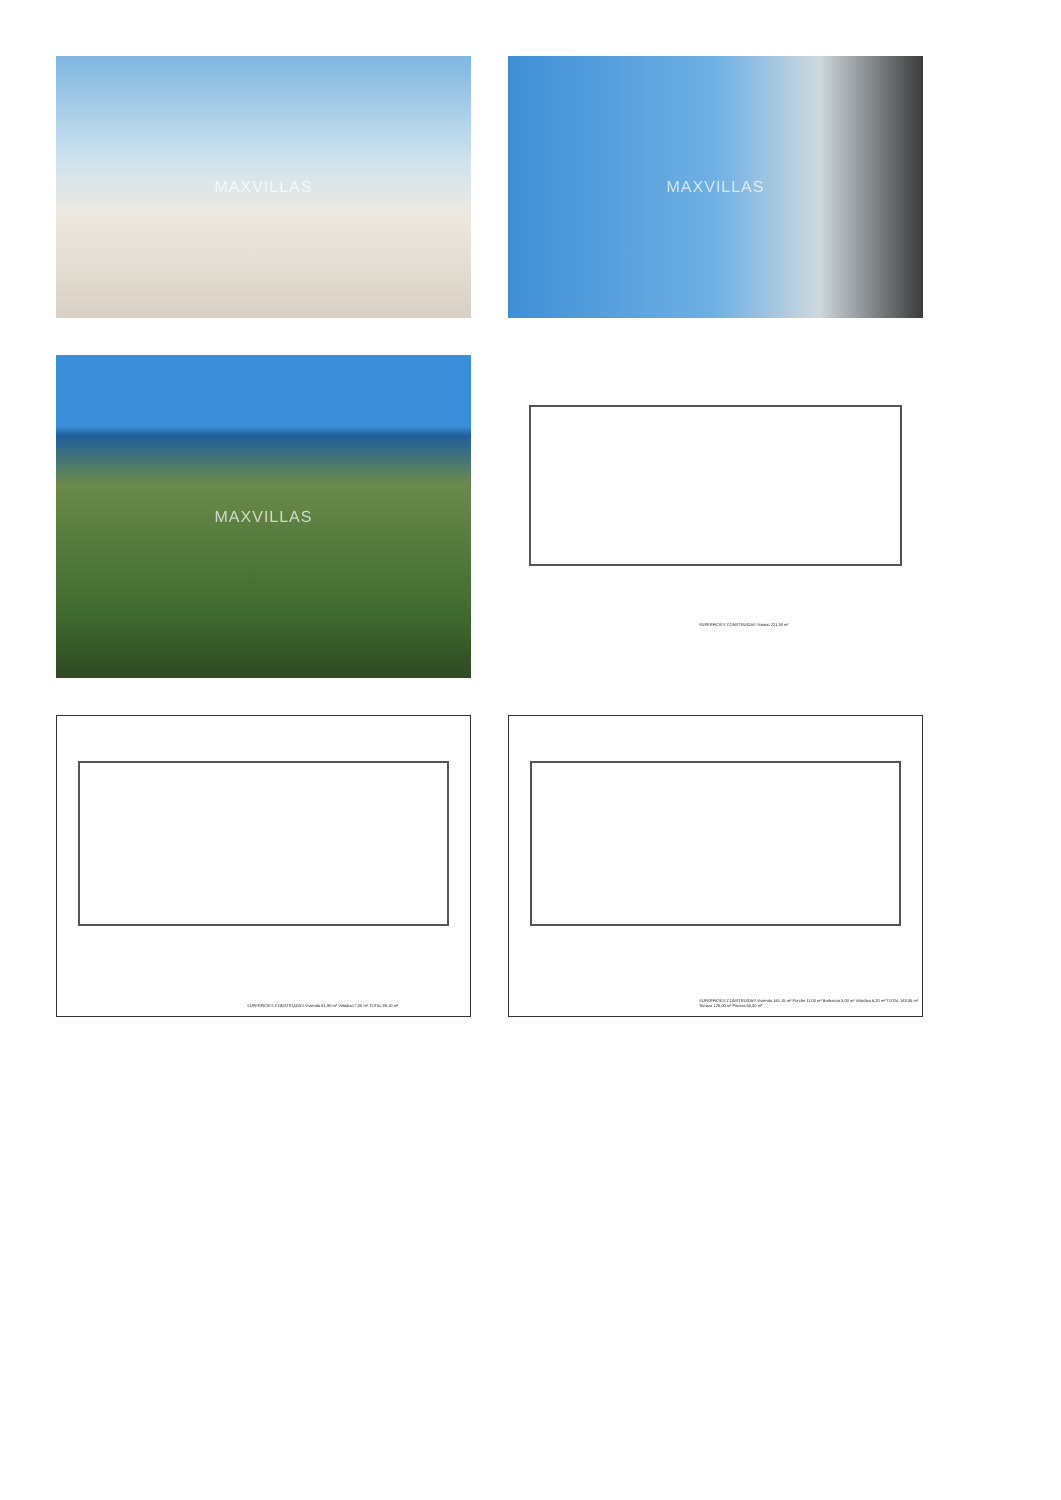MAXVILLAS
MAXVILLAS
MAXVILLAS
SUPERFICIES CONSTRUIDAS Sotano 221,30 m²
SUPERFICIES CONSTRUIDAS Vivienda 81,90 m² Voladizo 7,00 m² TOTAL 89,10 m²
SUPERFICIES CONSTRUIDAS Vivienda 161,15 m² Porche 11,00 m² Barbacoa 5,00 m² Voladizo 6,20 m² TOTAL 183,55 m² Terraza 128,00 m² Piscina 60,00 m²